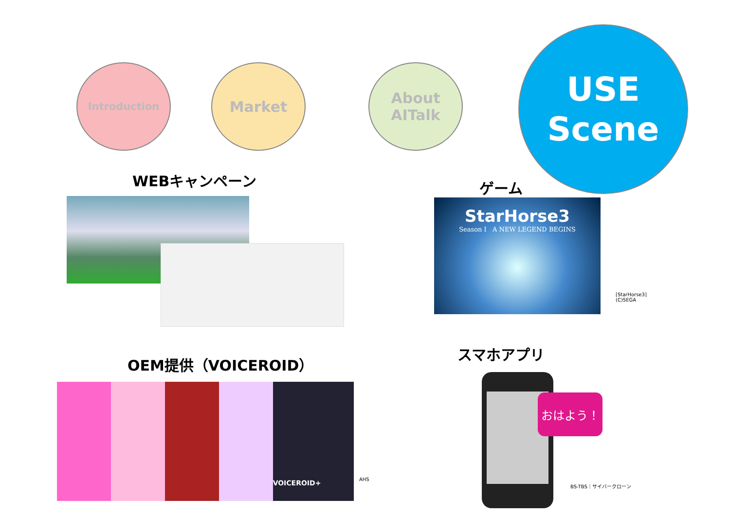Introduction Market
About
AITalk
USE
Scene
WEBキャンペーン ゲーム
StarHorse3
Season I A NEW LEGEND BEGINS
[StarHorse3]
(C)SEGA
OEM提供（VOICEROID）
VOICEROID+
AHS
スマホアプリ
おはよう！
BS-TBS｜サイバークローン